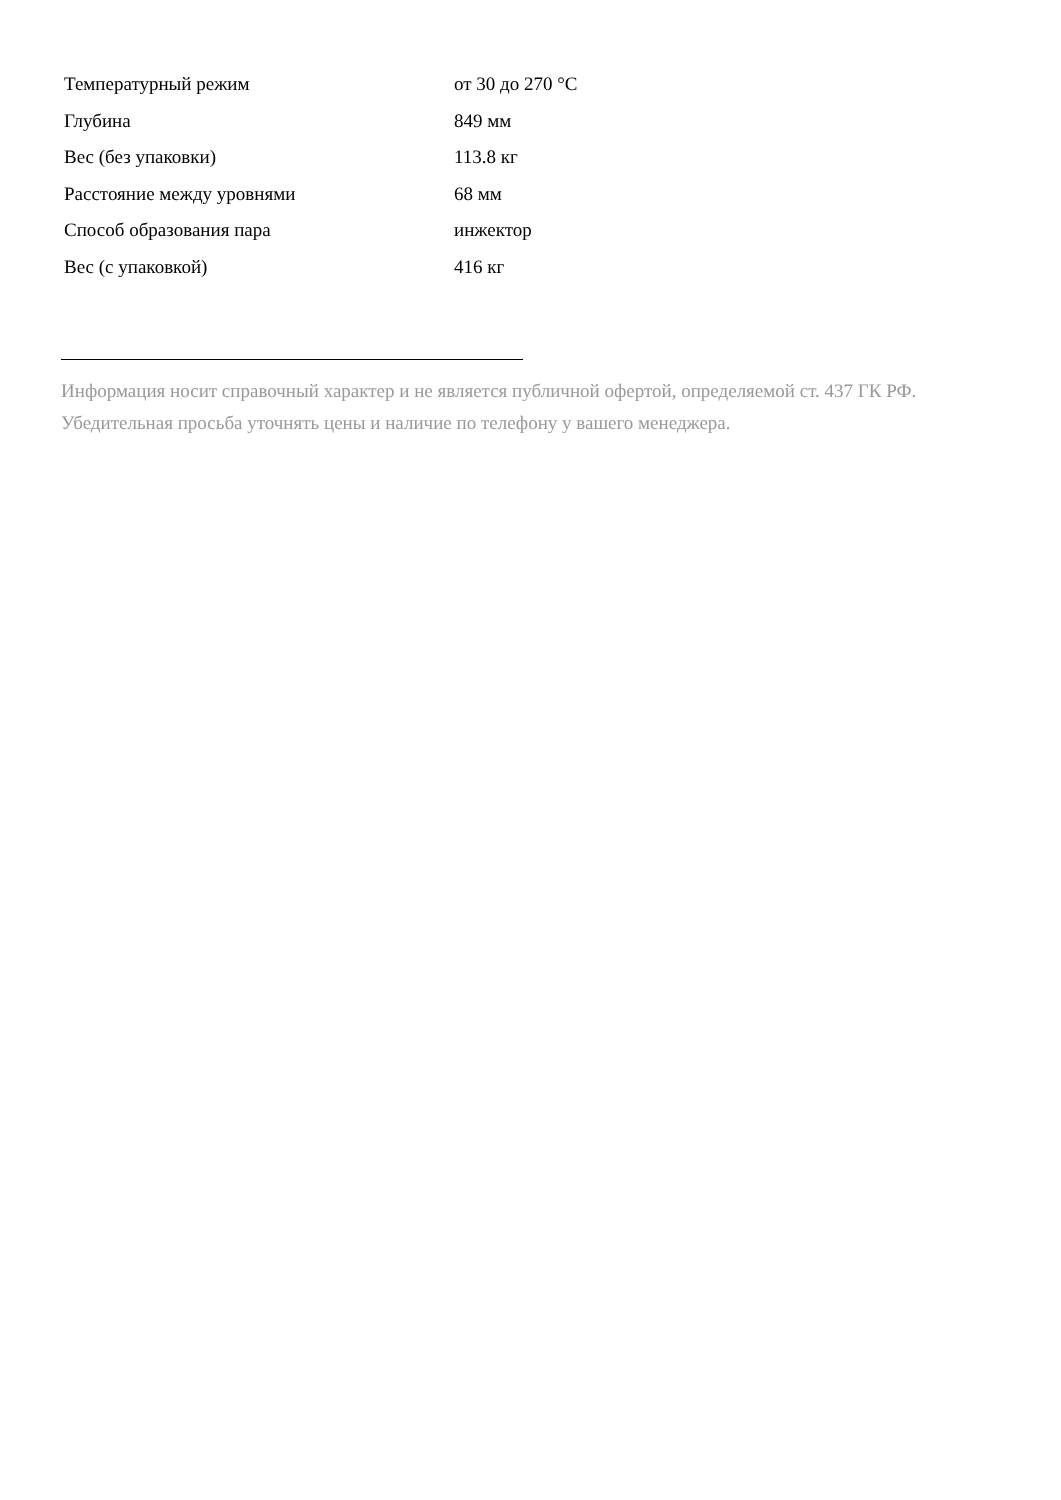| Температурный режим | от 30 до 270 °C |
| Глубина | 849 мм |
| Вес (без упаковки) | 113.8 кг |
| Расстояние между уровнями | 68 мм |
| Способ образования пара | инжектор |
| Вес (с упаковкой) | 416 кг |
Информация носит справочный характер и не является публичной офертой, определяемой ст. 437 ГК РФ. Убедительная просьба уточнять цены и наличие по телефону у вашего менеджера.